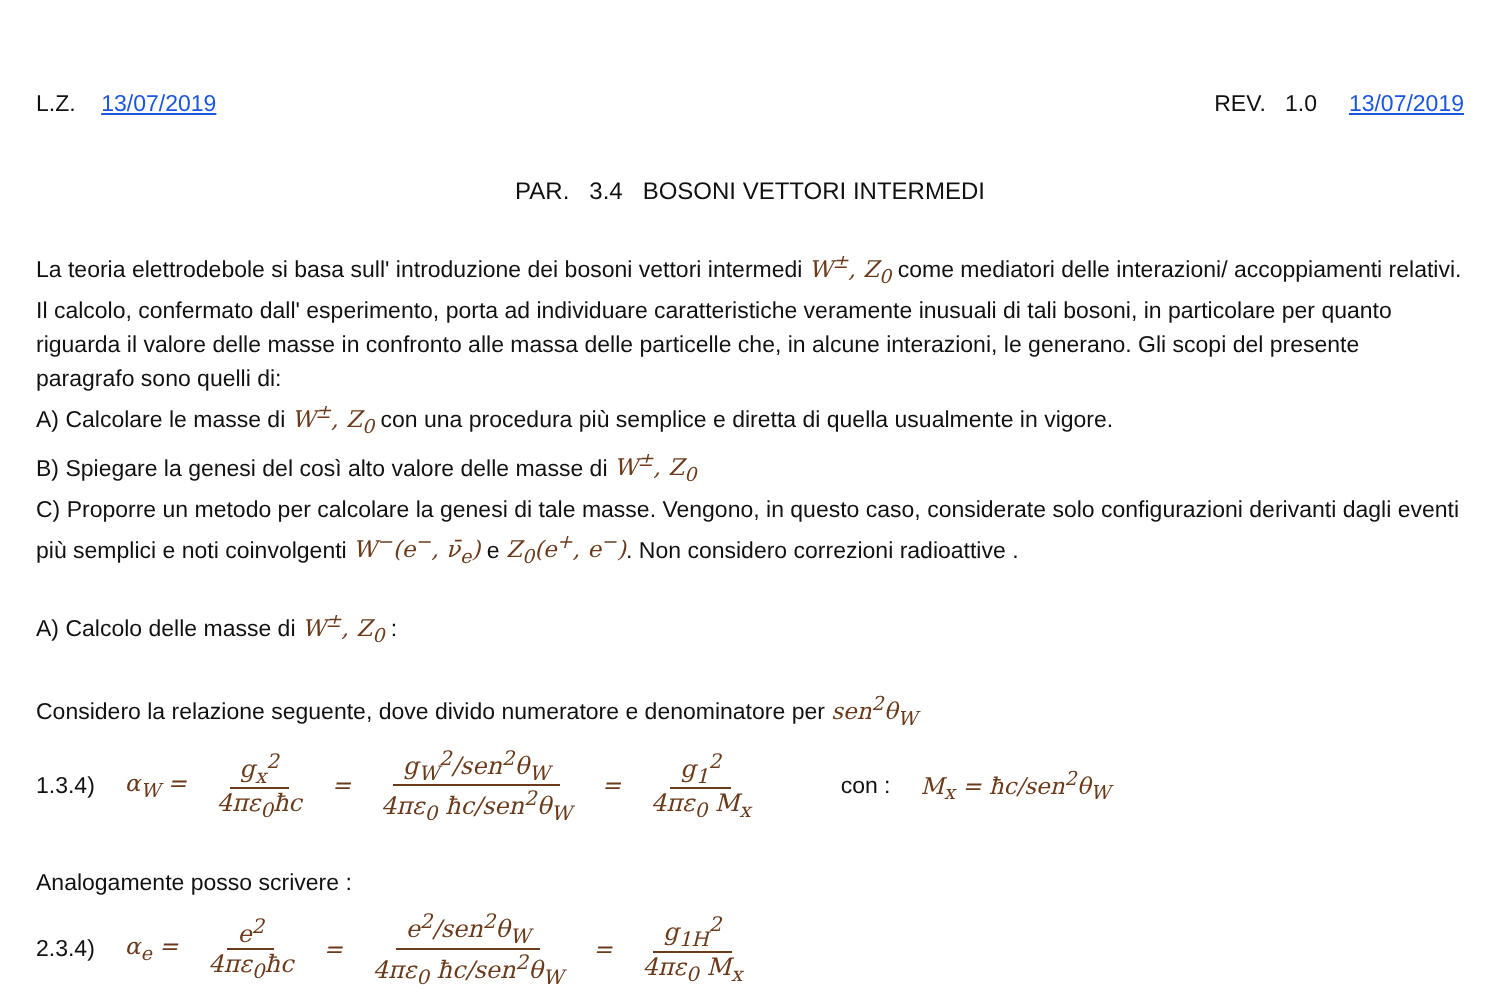L.Z. 13/07/2019 REV. 1.0 13/07/2019
PAR. 3.4 BOSONI VETTORI INTERMEDI
La teoria elettrodebole si basa sull' introduzione dei bosoni vettori intermedi W<sup>±</sup>, Z<sub>0</sub> come mediatori delle interazioni/ accoppiamenti relativi. Il calcolo, confermato dall' esperimento, porta ad individuare caratteristiche veramente inusuali di tali bosoni, in particolare per quanto riguarda il valore delle masse in confronto alle massa delle particelle che, in alcune interazioni, le generano. Gli scopi del presente paragrafo sono quelli di:
A) Calcolare le masse di W<sup>±</sup>, Z<sub>0</sub> con una procedura più semplice e diretta di quella usualmente in vigore.
B) Spiegare la genesi del così alto valore delle masse di W<sup>±</sup>, Z<sub>0</sub>
C) Proporre un metodo per calcolare la genesi di tale masse. Vengono, in questo caso, considerate solo configurazioni derivanti dagli eventi più semplici e noti coinvolgenti W<sup>−</sup>(e<sup>−</sup>, ν̄<sub>e</sub>) e Z<sub>0</sub>(e<sup>+</sup>, e<sup>−</sup>). Non considero correzioni radioattive .
A) Calcolo delle masse di W<sup>±</sup>, Z<sub>0</sub> :
Considero la relazione seguente, dove divido numeratore e denominatore per sen<sup>2</sup>θ<sub>W</sub>
1.3.4) α<sub>W</sub> = g<sub>x</sub><sup>2</sup> 4πε<sub>0</sub>ħc = g<sub>W</sub><sup>2</sup>/sen<sup>2</sup>θ<sub>W</sub> 4πε<sub>0</sub> ħc/sen<sup>2</sup>θ<sub>W</sub> = g<sub>1</sub><sup>2</sup> 4πε<sub>0</sub> M<sub>x</sub> con : M<sub>x</sub> = ħc/sen<sup>2</sup>θ<sub>W</sub>
Analogamente posso scrivere :
2.3.4) α<sub>e</sub> = e<sup>2</sup> 4πε<sub>0</sub>ħc = e<sup>2</sup>/sen<sup>2</sup>θ<sub>W</sub> 4πε<sub>0</sub> ħc/sen<sup>2</sup>θ<sub>W</sub> = g<sub>1H</sub><sup>2</sup> 4πε<sub>0</sub> M<sub>x</sub>